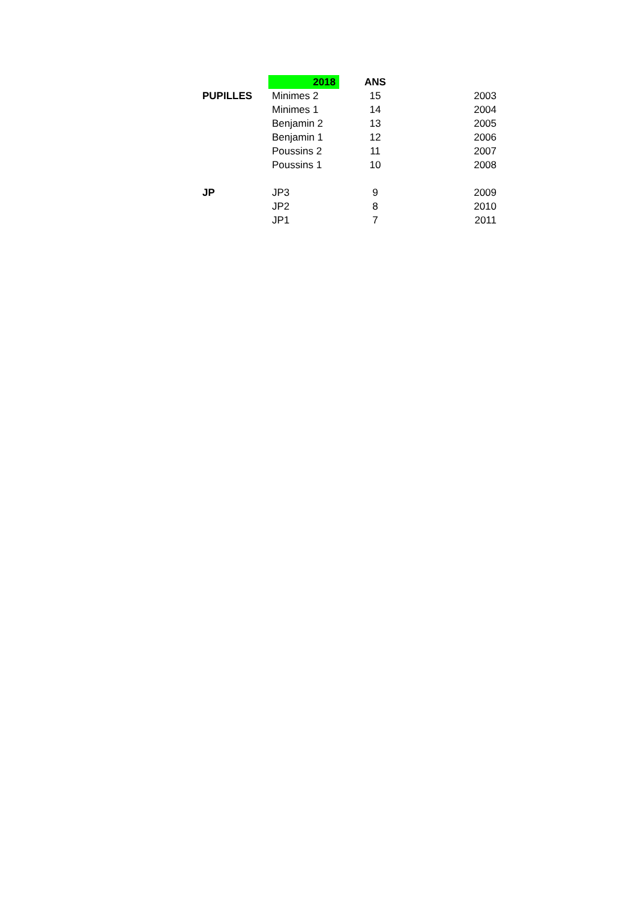| | 2018 | ANS | |
| --- | --- | --- | --- |
| PUPILLES | Minimes 2 | 15 | 2003 |
| | Minimes 1 | 14 | 2004 |
| | Benjamin 2 | 13 | 2005 |
| | Benjamin 1 | 12 | 2006 |
| | Poussins 2 | 11 | 2007 |
| | Poussins 1 | 10 | 2008 |
| JP | JP3 | 9 | 2009 |
| | JP2 | 8 | 2010 |
| | JP1 | 7 | 2011 |